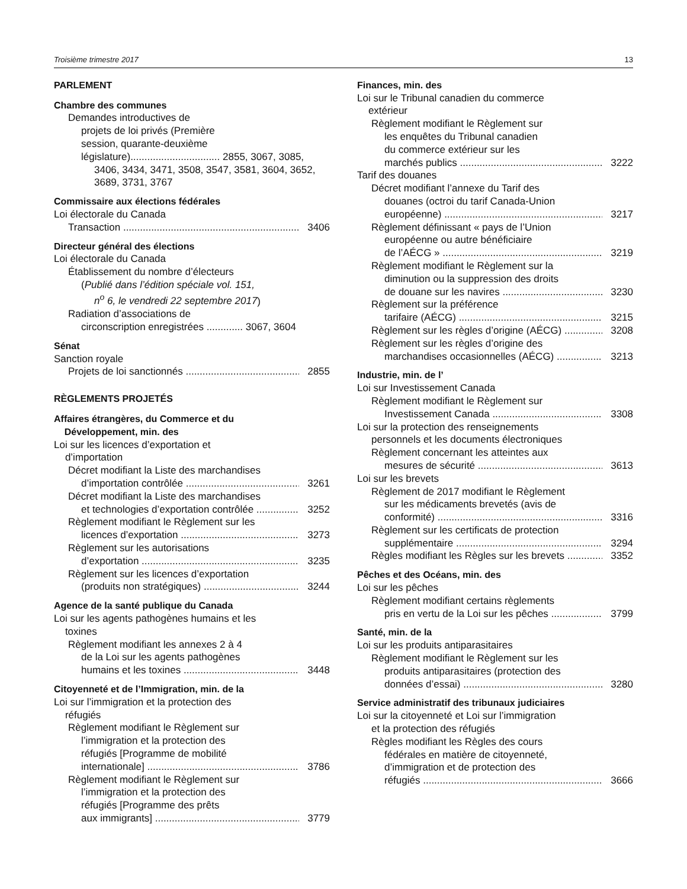Troisième trimestre 2017 13
PARLEMENT
Chambre des communes
Demandes introductives de
projets de loi privés (Première
session, quarante-deuxième
législature)................................ 2855, 3067, 3085,
3406, 3434, 3471, 3508, 3547, 3581, 3604, 3652,
3689, 3731, 3767
Commissaire aux élections fédérales
Loi électorale du Canada
Transaction 3406
Directeur général des élections
Loi électorale du Canada
Établissement du nombre d’électeurs
(Publié dans l’édition spéciale vol. 151,
n<sup>o</sup> 6, le vendredi 22 septembre 2017)
Radiation d’associations de
circonscription enregistrées ............. 3067, 3604
Sénat
Sanction royale
Projets de loi sanctionnés 2855
RÈGLEMENTS PROJETÉS
Affaires étrangères, du Commerce et du
Développement, min. des
Loi sur les licences d’exportation et
d’importation
Décret modifiant la Liste des marchandises
d’importation contrôlée 3261
Décret modifiant la Liste des marchandises
et technologies d’exportation contrôlée 3252
Règlement modifiant le Règlement sur les
licences d’exportation 3273
Règlement sur les autorisations
d’exportation 3235
Règlement sur les licences d’exportation
(produits non stratégiques) 3244
Agence de la santé publique du Canada
Loi sur les agents pathogènes humains et les
toxines
Règlement modifiant les annexes 2 à 4
de la Loi sur les agents pathogènes
humains et les toxines 3448
Citoyenneté et de l’Immigration, min. de la
Loi sur l’immigration et la protection des
réfugiés
Règlement modifiant le Règlement sur
l’immigration et la protection des
réfugiés [Programme de mobilité
internationale] 3786
Règlement modifiant le Règlement sur
l’immigration et la protection des
réfugiés [Programme des prêts
aux immigrants] 3779
Finances, min. des
Loi sur le Tribunal canadien du commerce
extérieur
Règlement modifiant le Règlement sur
les enquêtes du Tribunal canadien
du commerce extérieur sur les
marchés publics 3222
Tarif des douanes
Décret modifiant l’annexe du Tarif des
douanes (octroi du tarif Canada-Union
européenne) 3217
Règlement définissant « pays de l’Union
européenne ou autre bénéficiaire
de l’AÉCG » 3219
Règlement modifiant le Règlement sur la
diminution ou la suppression des droits
de douane sur les navires 3230
Règlement sur la préférence
tarifaire (AÉCG) 3215
Règlement sur les règles d’origine (AÉCG) 3208
Règlement sur les règles d’origine des
marchandises occasionnelles (AÉCG) 3213
Industrie, min. de l’
Loi sur Investissement Canada
Règlement modifiant le Règlement sur
Investissement Canada 3308
Loi sur la protection des renseignements
personnels et les documents électroniques
Règlement concernant les atteintes aux
mesures de sécurité 3613
Loi sur les brevets
Règlement de 2017 modifiant le Règlement
sur les médicaments brevetés (avis de
conformité) 3316
Règlement sur les certificats de protection
supplémentaire 3294
Règles modifiant les Règles sur les brevets 3352
Pêches et des Océans, min. des
Loi sur les pêches
Règlement modifiant certains règlements
pris en vertu de la Loi sur les pêches 3799
Santé, min. de la
Loi sur les produits antiparasitaires
Règlement modifiant le Règlement sur les
produits antiparasitaires (protection des
données d’essai) 3280
Service administratif des tribunaux judiciaires
Loi sur la citoyenneté et Loi sur l’immigration
et la protection des réfugiés
Règles modifiant les Règles des cours
fédérales en matière de citoyenneté,
d’immigration et de protection des
réfugiés 3666